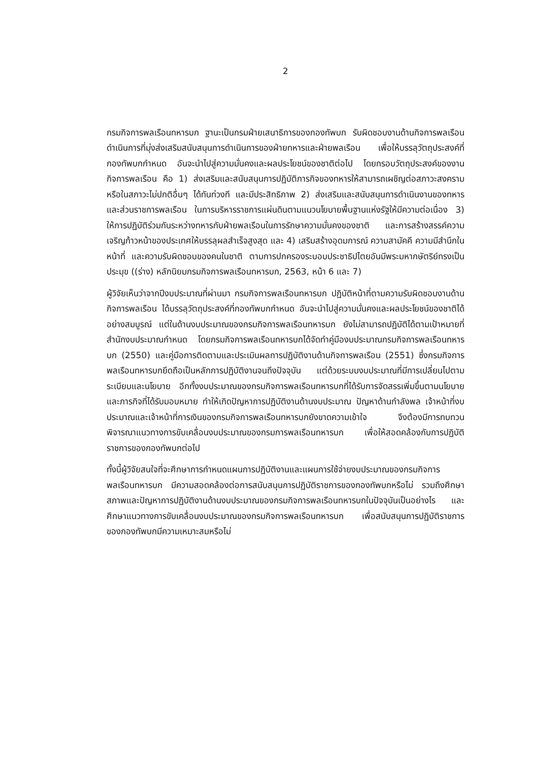2
กรมกิจการพลเรือนทหารบก ฐานะเป็นกรมฝ่ายเสนาธิการของกองทัพบก รับผิดชอบงานด้านกิจการพลเรือน ดำเนินการที่มุ่งส่งเสริมสนับสนุนการดำเนินการของฝ่ายทหารและฝ่ายพลเรือน เพื่อให้บรรลุวัตถุประสงค์ที่กองทัพบกกำหนด อันจะนำไปสู่ความมั่นคงและผลประโยชน์ของชาติต่อไป โดยกรอบวัตถุประสงค์ของงานกิจการพลเรือน คือ 1) ส่งเสริมและสนับสนุนการปฏิบัติภารกิจของทหารให้สามารถเผชิญต่อสภาวะสงคราม หรือในสภาวะไม่ปกติอื่นๆ ได้ทันท่วงที และมีประสิทธิภาพ 2) ส่งเสริมและสนับสนุนการดำเนินงานของทหารและส่วนราชการพลเรือน ในการบริหารราชการแผ่นดินตามแนวนโยบายพื้นฐานแห่งรัฐให้มีความต่อเนื่อง 3) ให้การปฏิบัติร่วมกันระหว่างทหารกับฝ่ายพลเรือนในการรักษาความมั่นคงของชาติ และการสร้างสรรค์ความเจริญก้าวหน้าของประเทศให้บรรลุผลสำเร็จสูงสุด และ 4) เสริมสร้างอุดมการณ์ ความสามัคคี ความมีสำนึกในหน้าที่ และความรับผิดชอบของคนในชาติ ตามการปกครองระบอบประชาธิปไตยอันมีพระมหากษัตริย์ทรงเป็นประมุข ((ร่าง) หลักนิยมกรมกิจการพลเรือนทหารบก, 2563, หน้า 6 และ 7)
ผู้วิจัยเห็นว่าจากปีงบประมาณที่ผ่านมา กรมกิจการพลเรือนทหารบก ปฏิบัติหน้าที่ตามความรับผิดชอบงานด้านกิจการพลเรือน ได้บรรลุวัตถุประสงค์ที่กองทัพบกกำหนด อันจะนำไปสู่ความมั่นคงและผลประโยชน์ของชาติได้อย่างสมบูรณ์ แต่ในด้านงบประมาณของกรมกิจการพลเรือนทหารบก ยังไม่สามารถปฏิบัติได้ตามเป้าหมายที่สำนักงบประมาณกำหนด โดยกรมกิจการพลเรือนทหารบกได้จัดทำคู่มืองบประมาณกรมกิจการพลเรือนทหารบก (2550) และคู่มือการติดตามและประเมินผลการปฏิบัติงานด้านกิจการพลเรือน (2551) ซึ่งกรมกิจการพลเรือนทหารบกยึดถือเป็นหลักการปฏิบัติงานจนถึงปัจจุบัน แต่ด้วยระบบงบประมาณที่มีการเปลี่ยนไปตามระเบียบและนโยบาย อีกทั้งงบประมาณของกรมกิจการพลเรือนทหารบกที่ได้รับการจัดสรรเพิ่มขึ้นตามนโยบายและภารกิจที่ได้รับมอบหมาย ทำให้เกิดปัญหาการปฏิบัติงานด้านงบประมาณ ปัญหาด้านกำลังพล เจ้าหน้าที่งบประมาณและเจ้าหน้าที่การเงินของกรมกิจการพลเรือนทหารบกยังขาดความเข้าใจ จึงต้องมีการทบทวน พิจารณาแนวทางการขับเคลื่อนงบประมาณของกรมการพลเรือนทหารบก เพื่อให้สอดคล้องกับการปฏิบัติราชการของกองทัพบกต่อไป
ทั้งนี้ผู้วิจัยสนใจที่จะศึกษาการกำหนดแผนการปฏิบัติงานและแผนการใช้จ่ายงบประมาณของกรมกิจการพลเรือนทหารบก มีความสอดคล้องต่อการสนับสนุนการปฏิบัติราชการของกองทัพบกหรือไม่ รวมถึงศึกษาสภาพและปัญหาการปฏิบัติงานด้านงบประมาณของกรมกิจการพลเรือนทหารบกในปัจจุบันเป็นอย่างไร และศึกษาแนวทางการขับเคลื่อนงบประมาณของกรมกิจการพลเรือนทหารบก เพื่อสนับสนุนการปฏิบัติราชการของกองทัพบกมีความเหมาะสมหรือไม่